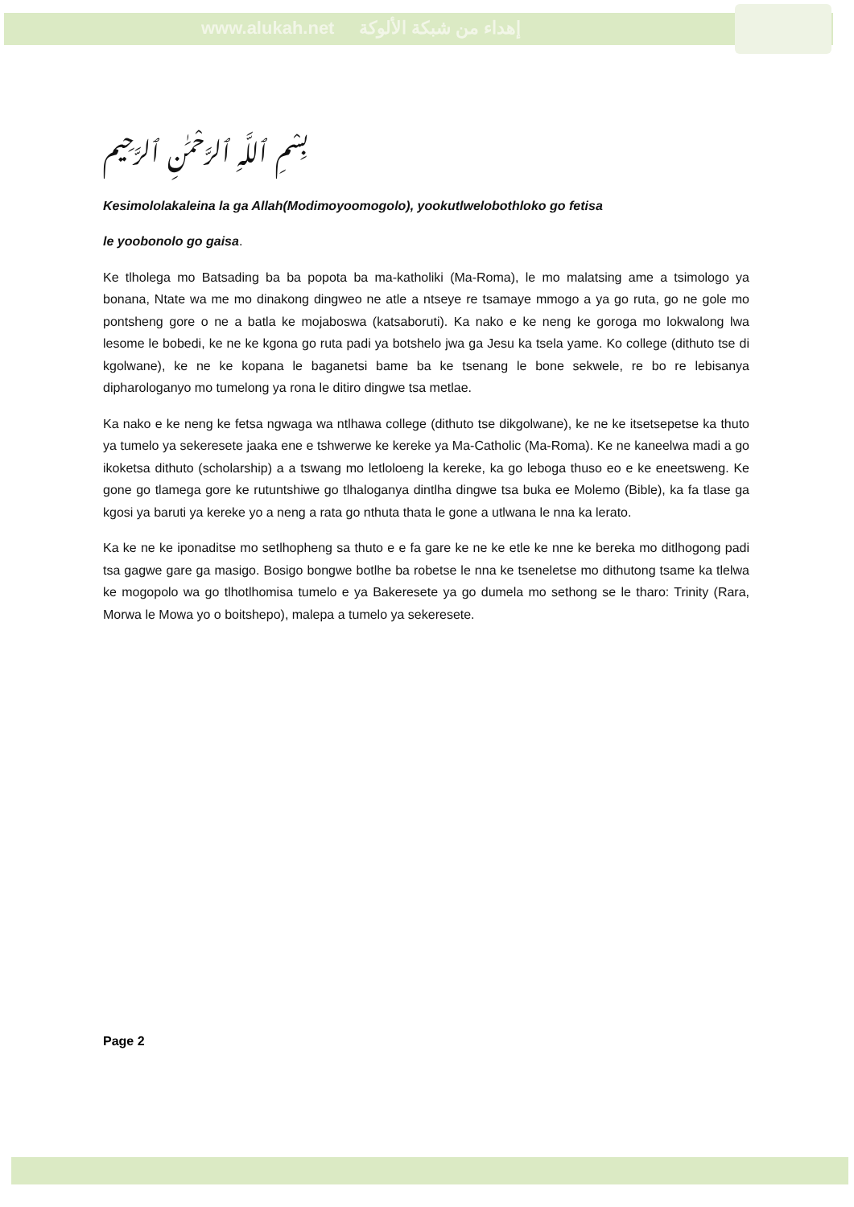www.alukah.net إهداء من شبكة الألوكة
بِسْمِ ٱللَّهِ ٱلرَّحْمَٰنِ ٱلرَّحِيم
Kesimololakaleina la ga Allah(Modimoyoomogolo), yookutlwelobothloko go fetisa
le yoobonolo go gaisa.
Ke tlholega mo Batsading ba ba popota ba ma-katholiki (Ma-Roma), le mo malatsing ame a tsimologo ya bonana, Ntate wa me mo dinakong dingweo ne atle a ntseye re tsamaye mmogo a ya go ruta, go ne gole mo pontsheng gore o ne a batla ke mojaboswa (katsaboruti). Ka nako e ke neng ke goroga mo lokwalong lwa lesome le bobedi, ke ne ke kgona go ruta padi ya botshelo jwa ga Jesu ka tsela yame. Ko college (dithuto tse di kgolwane), ke ne ke kopana le baganetsi bame ba ke tsenang le bone sekwele, re bo re lebisanya dipharologanyo mo tumelong ya rona le ditiro dingwe tsa metlae.
Ka nako e ke neng ke fetsa ngwaga wa ntlhawa college (dithuto tse dikgolwane), ke ne ke itsetsepetse ka thuto ya tumelo ya sekeresete jaaka ene e tshwerwe ke kereke ya Ma-Catholic (Ma-Roma). Ke ne kaneelwa madi a go ikoketsa dithuto (scholarship) a a tswang mo letloloeng la kereke, ka go leboga thuso eo e ke eneetsweng. Ke gone go tlamega gore ke rutuntshiwe go tlhaloganya dintlha dingwe tsa buka ee Molemo (Bible), ka fa tlase ga kgosi ya baruti ya kereke yo a neng a rata go nthuta thata le gone a utlwana le nna ka lerato.
Ka ke ne ke iponaditse mo setlhopheng sa thuto e e fa gare ke ne ke etle ke nne ke bereka mo ditlhogong padi tsa gagwe gare ga masigo. Bosigo bongwe botlhe ba robetse le nna ke tseneletse mo dithutong tsame ka tlelwa ke mogopolo wa go tlhotlhomisa tumelo e ya Bakeresete ya go dumela mo sethong se le tharo: Trinity (Rara, Morwa le Mowa yo o boitshepo), malepa a tumelo ya sekeresete.
Page 2